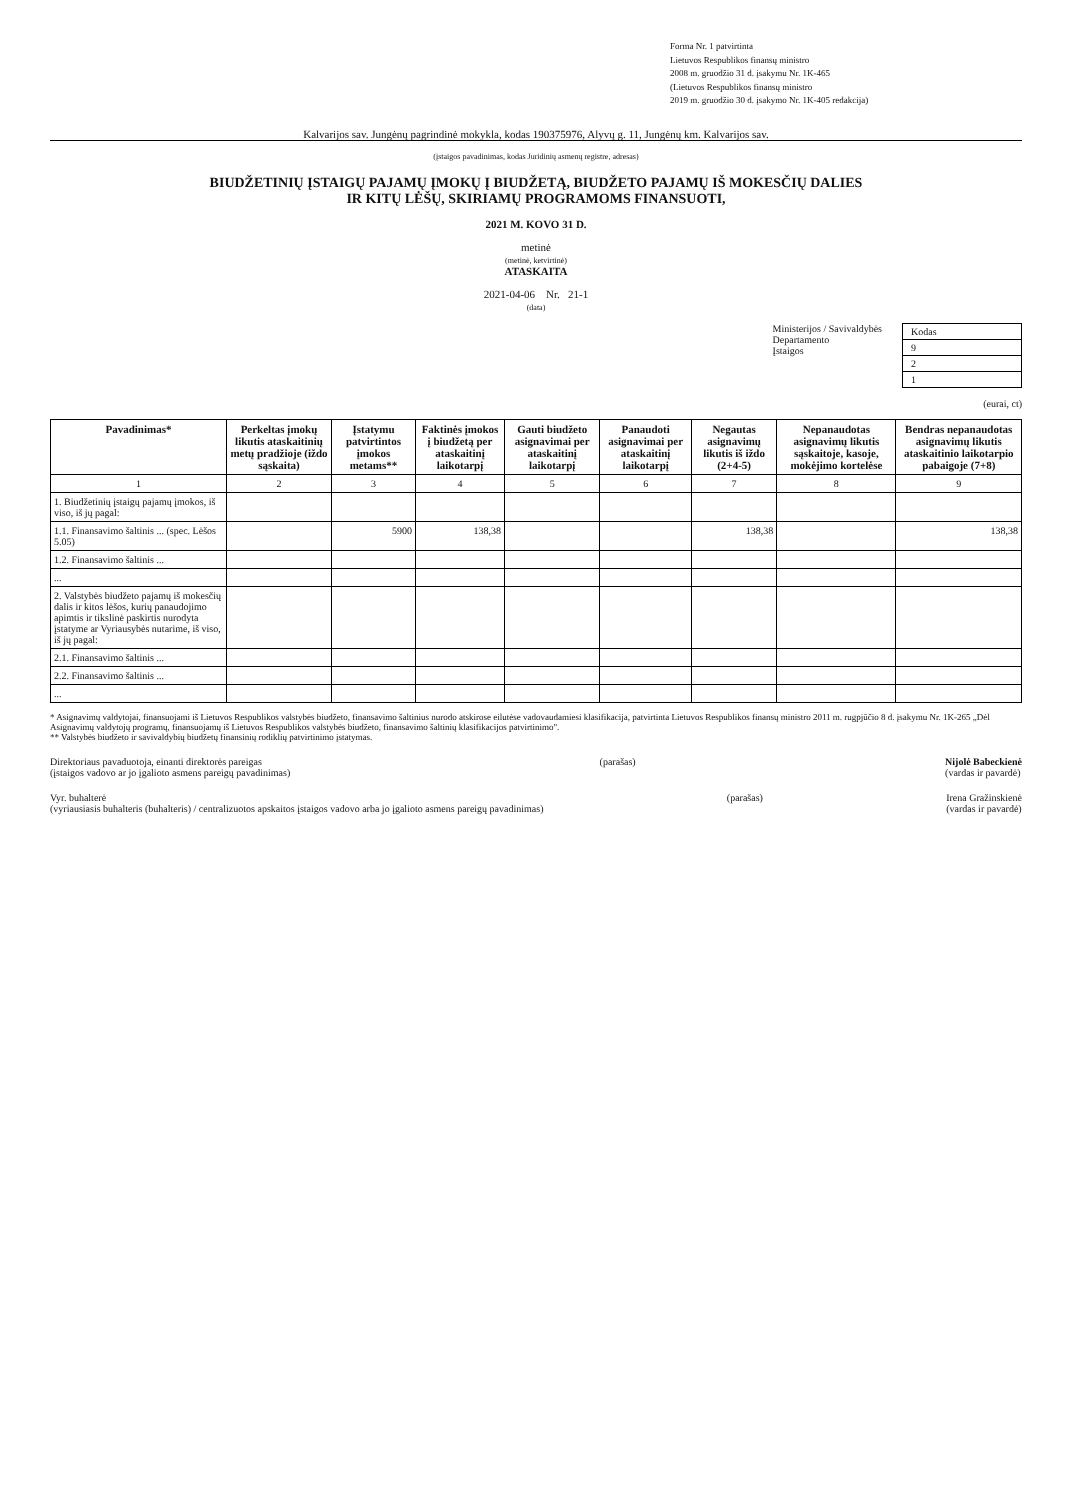Forma Nr. 1 patvirtinta
Lietuvos Respublikos finansų ministro
2008 m. gruodžio 31 d. įsakymu Nr. 1K-465
(Lietuvos Respublikos finansų ministro
2019 m. gruodžio 30 d. įsakymo Nr. 1K-405 redakcija)
Kalvarijos sav. Jungėnų pagrindinė mokykla, kodas 190375976, Alyvų g. 11, Jungėnų km. Kalvarijos sav.
(įstaigos pavadinimas, kodas Juridinių asmenų registre, adresas)
BIUDŽETINIŲ ĮSTAIGŲ PAJAMŲ ĮMOKŲ Į BIUDŽETĄ, BIUDŽETO PAJAMŲ IŠ MOKESČIŲ DALIES
IR KITŲ LĖŠŲ, SKIRIAMŲ PROGRAMOMS FINANSUOTI,
2021 M. KOVO 31 D.
metinė
(metinė, ketvirtinė)
ATASKAITA
2021-04-06 Nr. 21-1
(data)
Ministerijos / Savivaldybės
Departamento
Įstaigos
| Kodas |
| 9 |
| 2 |
| 1 |
(eurai, ct)
| Pavadinimas* | Perkeltas įmokų likutis ataskaitinių metų pradžioje (iždo sąskaita) | Įstatymu patvirtintos įmokos metams** | Faktinės įmokos į biudžetą per ataskaitinį laikotarpį | Gauti biudžeto asignavimai per ataskaitinį laikotarpį | Panaudoti asignavimai per ataskaitinį laikotarpį | Negautas asignavimų likutis iš iždo (2+4-5) | Nepanaudotas asignavimų likutis sąskaitoje, kasoje, mokėjimo kortelėse | Bendras nepanaudotas asignavimų likutis ataskaitinio laikotarpio pabaigoje (7+8) |
| --- | --- | --- | --- | --- | --- | --- | --- | --- |
| 1 | 2 | 3 | 4 | 5 | 6 | 7 | 8 | 9 |
| 1. Biudžetinių įstaigų pajamų įmokos, iš viso, iš jų pagal: | | | | | | | | |
| 1.1. Finansavimo šaltinis ... (spec. Lėšos 5.05) | | 5900 | 138,38 | | | 138,38 | | 138,38 |
| 1.2. Finansavimo šaltinis ... | | | | | | | | |
| ... | | | | | | | | |
| 2. Valstybės biudžeto pajamų iš mokesčių dalis ir kitos lėšos, kurių panaudojimo apimtis ir tikslinė paskirtis nurodyta įstatyme ar Vyriausybės nutarime, iš viso, iš jų pagal: | | | | | | | | |
| 2.1. Finansavimo šaltinis ... | | | | | | | | |
| 2.2. Finansavimo šaltinis ... | | | | | | | | |
| ... | | | | | | | | |
* Asignavimų valdytojai, finansuojami iš Lietuvos Respublikos valstybės biudžeto, finansavimo šaltinius nurodo atskirose eilutėse vadovaudamiesi klasifikacija, patvirtinta Lietuvos Respublikos finansų ministro 2011 m. rugpjūčio 8 d. įsakymu Nr. 1K-265 „Dėl Asignavimų valdytojų programų, finansuojamų iš Lietuvos Respublikos valstybės biudžeto, finansavimo šaltinių klasifikacijos patvirtinimo".
** Valstybės biudžeto ir savivaldybių biudžetų finansinių rodiklių patvirtinimo įstatymas.
Direktoriaus pavaduotoja, einanti direktorės pareigas
(įstaigos vadovo ar jo įgalioto asmens pareigų pavadinimas)
(parašas) Nijolė Babeckienė
(vardas ir pavardė)
Vyr. buhalterė
(vyriausiasis buhalteris (buhalteris) / centralizuotos apskaitos įstaigos vadovo arba jo įgalioto asmens pareigų pavadinimas)
(parašas) Irena Gražinskienė
(vardas ir pavardė)